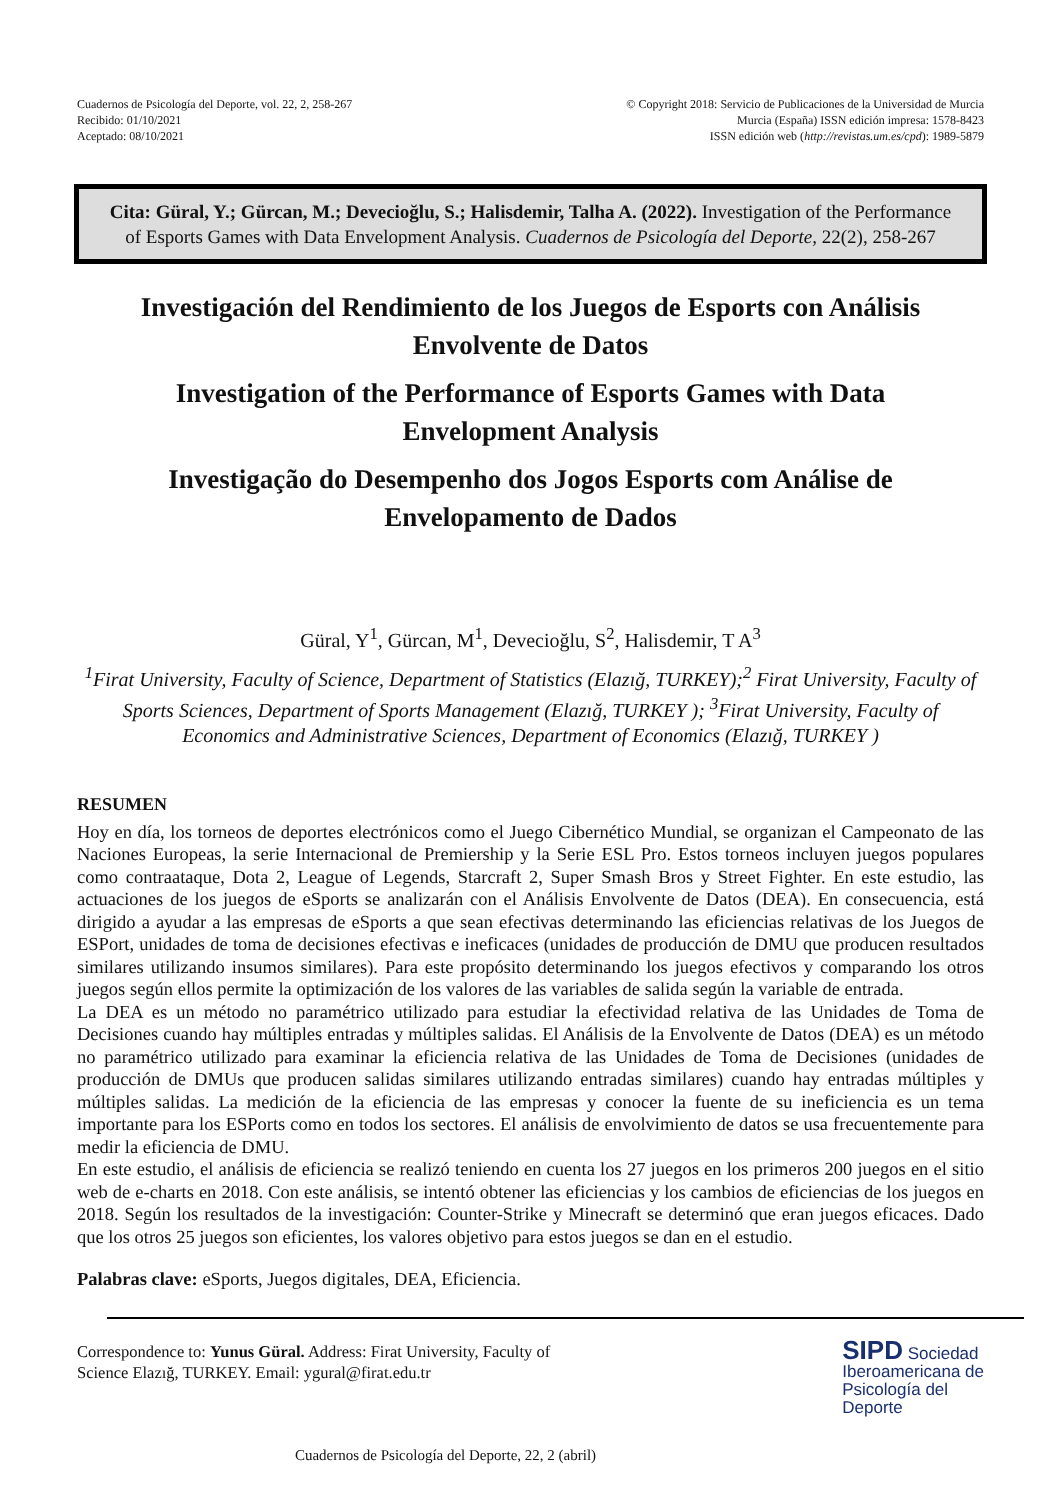Cuadernos de Psicología del Deporte, vol. 22, 2, 258-267
Recibido: 01/10/2021
Aceptado: 08/10/2021
© Copyright 2018: Servicio de Publicaciones de la Universidad de Murcia
Murcia (España) ISSN edición impresa: 1578-8423
ISSN edición web (http://revistas.um.es/cpd): 1989-5879
Cita: Güral, Y.; Gürcan, M.; Devecioğlu, S.; Halisdemir, Talha A. (2022). Investigation of the Performance of Esports Games with Data Envelopment Analysis. Cuadernos de Psicología del Deporte, 22(2), 258-267
Investigación del Rendimiento de los Juegos de Esports con Análisis Envolvente de Datos
Investigation of the Performance of Esports Games with Data Envelopment Analysis
Investigação do Desempenho dos Jogos Esports com Análise de Envelopamento de Dados
Güral, Y<sup>1</sup>, Gürcan, M<sup>1</sup>, Devecioğlu, S<sup>2</sup>, Halisdemir, T A<sup>3</sup>
<sup>1</sup> Firat University, Faculty of Science, Department of Statistics (Elazığ, TURKEY);<sup>2</sup> Firat University, Faculty of Sports Sciences, Department of Sports Management (Elazığ, TURKEY ); <sup>3</sup>Firat University, Faculty of Economics and Administrative Sciences, Department of Economics (Elazığ, TURKEY )
RESUMEN
Hoy en día, los torneos de deportes electrónicos como el Juego Cibernético Mundial, se organizan el Campeonato de las Naciones Europeas, la serie Internacional de Premiership y la Serie ESL Pro. Estos torneos incluyen juegos populares como contraataque, Dota 2, League of Legends, Starcraft 2, Super Smash Bros y Street Fighter. En este estudio, las actuaciones de los juegos de eSports se analizarán con el Análisis Envolvente de Datos (DEA). En consecuencia, está dirigido a ayudar a las empresas de eSports a que sean efectivas determinando las eficiencias relativas de los Juegos de ESPort, unidades de toma de decisiones efectivas e ineficaces (unidades de producción de DMU que producen resultados similares utilizando insumos similares). Para este propósito determinando los juegos efectivos y comparando los otros juegos según ellos permite la optimización de los valores de las variables de salida según la variable de entrada.
La DEA es un método no paramétrico utilizado para estudiar la efectividad relativa de las Unidades de Toma de Decisiones cuando hay múltiples entradas y múltiples salidas. El Análisis de la Envolvente de Datos (DEA) es un método no paramétrico utilizado para examinar la eficiencia relativa de las Unidades de Toma de Decisiones (unidades de producción de DMUs que producen salidas similares utilizando entradas similares) cuando hay entradas múltiples y múltiples salidas. La medición de la eficiencia de las empresas y conocer la fuente de su ineficiencia es un tema importante para los ESPorts como en todos los sectores. El análisis de envolvimiento de datos se usa frecuentemente para medir la eficiencia de DMU.
En este estudio, el análisis de eficiencia se realizó teniendo en cuenta los 27 juegos en los primeros 200 juegos en el sitio web de e-charts en 2018. Con este análisis, se intentó obtener las eficiencias y los cambios de eficiencias de los juegos en 2018. Según los resultados de la investigación: Counter-Strike y Minecraft se determinó que eran juegos eficaces. Dado que los otros 25 juegos son eficientes, los valores objetivo para estos juegos se dan en el estudio.
Palabras clave: eSports, Juegos digitales, DEA, Eficiencia.
Correspondence to: Yunus Güral. Address: Firat University, Faculty of
Science Elazığ, TURKEY. Email: ygural@firat.edu.tr
SIPD Sociedad
Iberoamericana de
Psicología del
Deporte
Cuadernos de Psicología del Deporte, 22, 2 (abril)